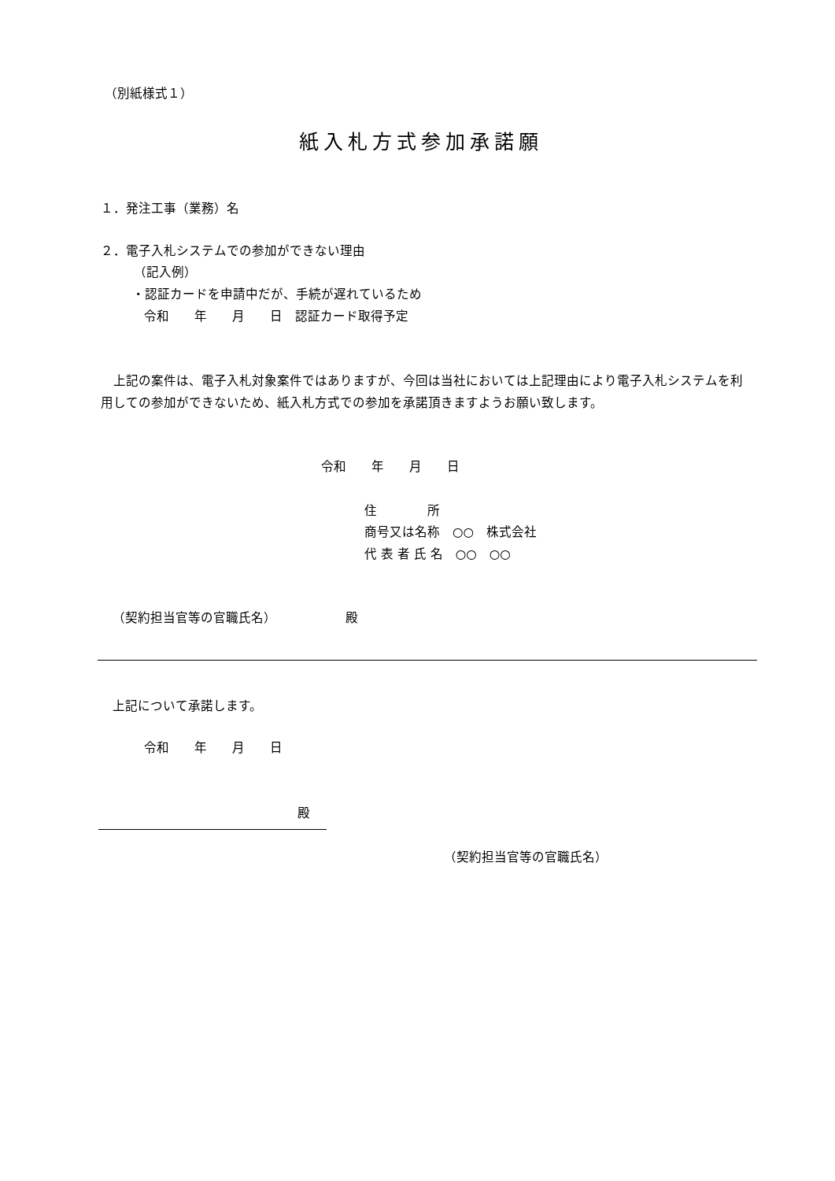（別紙様式１）
紙入札方式参加承諾願
１．発注工事（業務）名
２．電子入札システムでの参加ができない理由
（記入例）
・認証カードを申請中だが、手続が遅れているため
令和　　年　　月　　日　認証カード取得予定
　上記の案件は、電子入札対象案件ではありますが、今回は当社においては上記理由により電子入札システムを利用しての参加ができないため、紙入札方式での参加を承諾頂きますようお願い致します。
令和　　年　　月　　日
住　　　　所
商号又は名称　○○　株式会社
代 表 者 氏 名　○○　○○
（契約担当官等の官職氏名）　　　　　　殿
上記について承諾します。
令和　　年　　月　　日
殿
（契約担当官等の官職氏名）